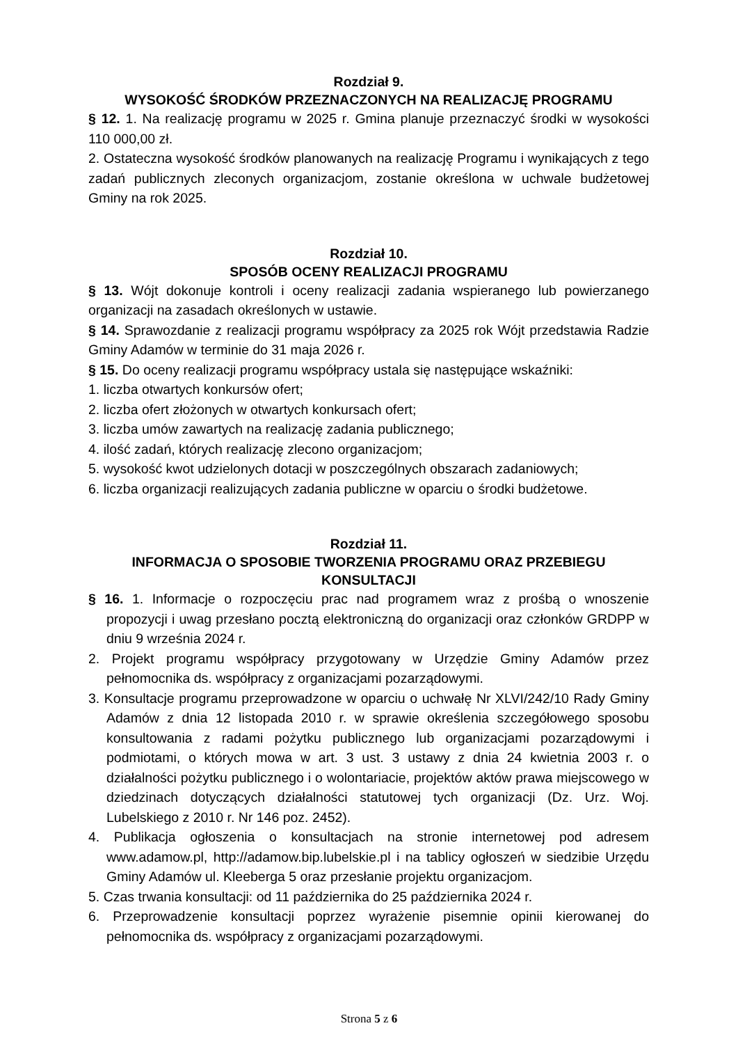Rozdział 9.
WYSOKOŚĆ ŚRODKÓW PRZEZNACZONYCH NA REALIZACJĘ PROGRAMU
§ 12. 1. Na realizację programu w 2025 r. Gmina planuje przeznaczyć środki w wysokości 110 000,00 zł.
2. Ostateczna wysokość środków planowanych na realizację Programu i wynikających z tego zadań publicznych zleconych organizacjom, zostanie określona w uchwale budżetowej Gminy na rok 2025.
Rozdział 10.
SPOSÓB OCENY REALIZACJI PROGRAMU
§ 13. Wójt dokonuje kontroli i oceny realizacji zadania wspieranego lub powierzanego organizacji na zasadach określonych w ustawie.
§ 14. Sprawozdanie z realizacji programu współpracy za 2025 rok Wójt przedstawia Radzie Gminy Adamów w terminie do 31 maja 2026 r.
§ 15. Do oceny realizacji programu współpracy ustala się następujące wskaźniki:
1. liczba otwartych konkursów ofert;
2. liczba ofert złożonych w otwartych konkursach ofert;
3. liczba umów zawartych na realizację zadania publicznego;
4. ilość zadań, których realizację zlecono organizacjom;
5. wysokość kwot udzielonych dotacji w poszczególnych obszarach zadaniowych;
6. liczba organizacji realizujących zadania publiczne w oparciu o środki budżetowe.
Rozdział 11.
INFORMACJA O SPOSOBIE TWORZENIA PROGRAMU ORAZ PRZEBIEGU KONSULTACJI
§ 16. 1. Informacje o rozpoczęciu prac nad programem wraz z prośbą o wnoszenie propozycji i uwag przesłano pocztą elektroniczną do organizacji oraz członków GRDPP w dniu 9 września 2024 r.
2. Projekt programu współpracy przygotowany w Urzędzie Gminy Adamów przez pełnomocnika ds. współpracy z organizacjami pozarządowymi.
3. Konsultacje programu przeprowadzone w oparciu o uchwałę Nr XLVI/242/10 Rady Gminy Adamów z dnia 12 listopada 2010 r. w sprawie określenia szczegółowego sposobu konsultowania z radami pożytku publicznego lub organizacjami pozarządowymi i podmiotami, o których mowa w art. 3 ust. 3 ustawy z dnia 24 kwietnia 2003 r. o działalności pożytku publicznego i o wolontariacie, projektów aktów prawa miejscowego w dziedzinach dotyczących działalności statutowej tych organizacji (Dz. Urz. Woj. Lubelskiego z 2010 r. Nr 146 poz. 2452).
4. Publikacja ogłoszenia o konsultacjach na stronie internetowej pod adresem www.adamow.pl, http://adamow.bip.lubelskie.pl i na tablicy ogłoszeń w siedzibie Urzędu Gminy Adamów ul. Kleeberga 5 oraz przesłanie projektu organizacjom.
5. Czas trwania konsultacji: od 11 października do 25 października 2024 r.
6. Przeprowadzenie konsultacji poprzez wyrażenie pisemnie opinii kierowanej do pełnomocnika ds. współpracy z organizacjami pozarządowymi.
Strona 5 z 6